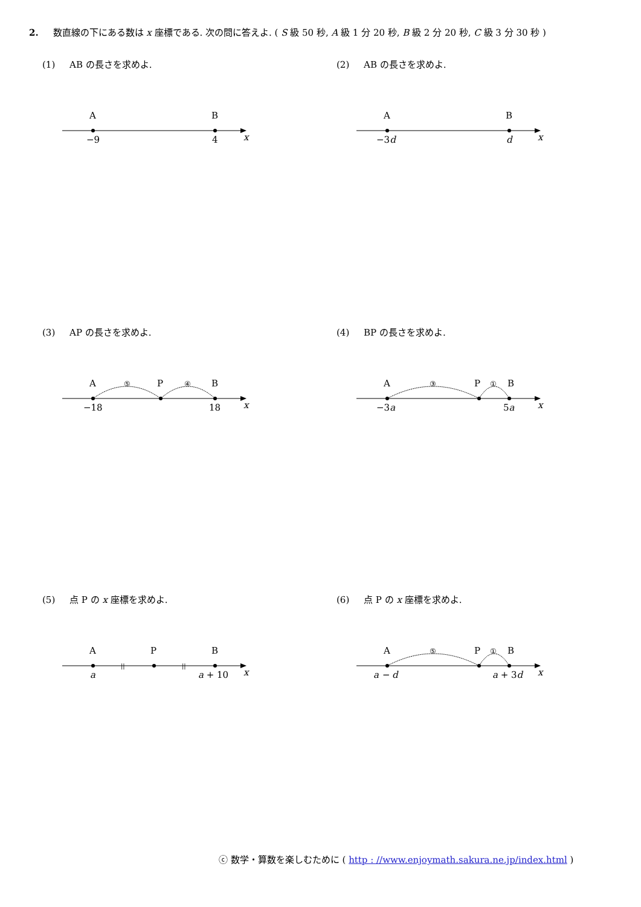2. 数直線の下にある数は x 座標である. 次の問に答えよ. ( S 級 50 秒, A 級 1 分 20 秒, B 級 2 分 20 秒, C 級 3 分 30 秒 )
(1) AB の長さを求めよ.
A
B
−9
4
x
(2) AB の長さを求めよ.
A
B
−3d
d
x
(3) AP の長さを求めよ.
A
P
B
⑤
④
−18
18
x
(4) BP の長さを求めよ.
A
P
B
③
①
−3a
5a
x
(5) 点 P の x 座標を求めよ.
A
P
B
||
||
a
a + 10
x
(6) 点 P の x 座標を求めよ.
A
P
B
⑤
①
a − d
a + 3d
x
ⓒ 数学・算数を楽しむために ( http : //www.enjoymath.sakura.ne.jp/index.html )